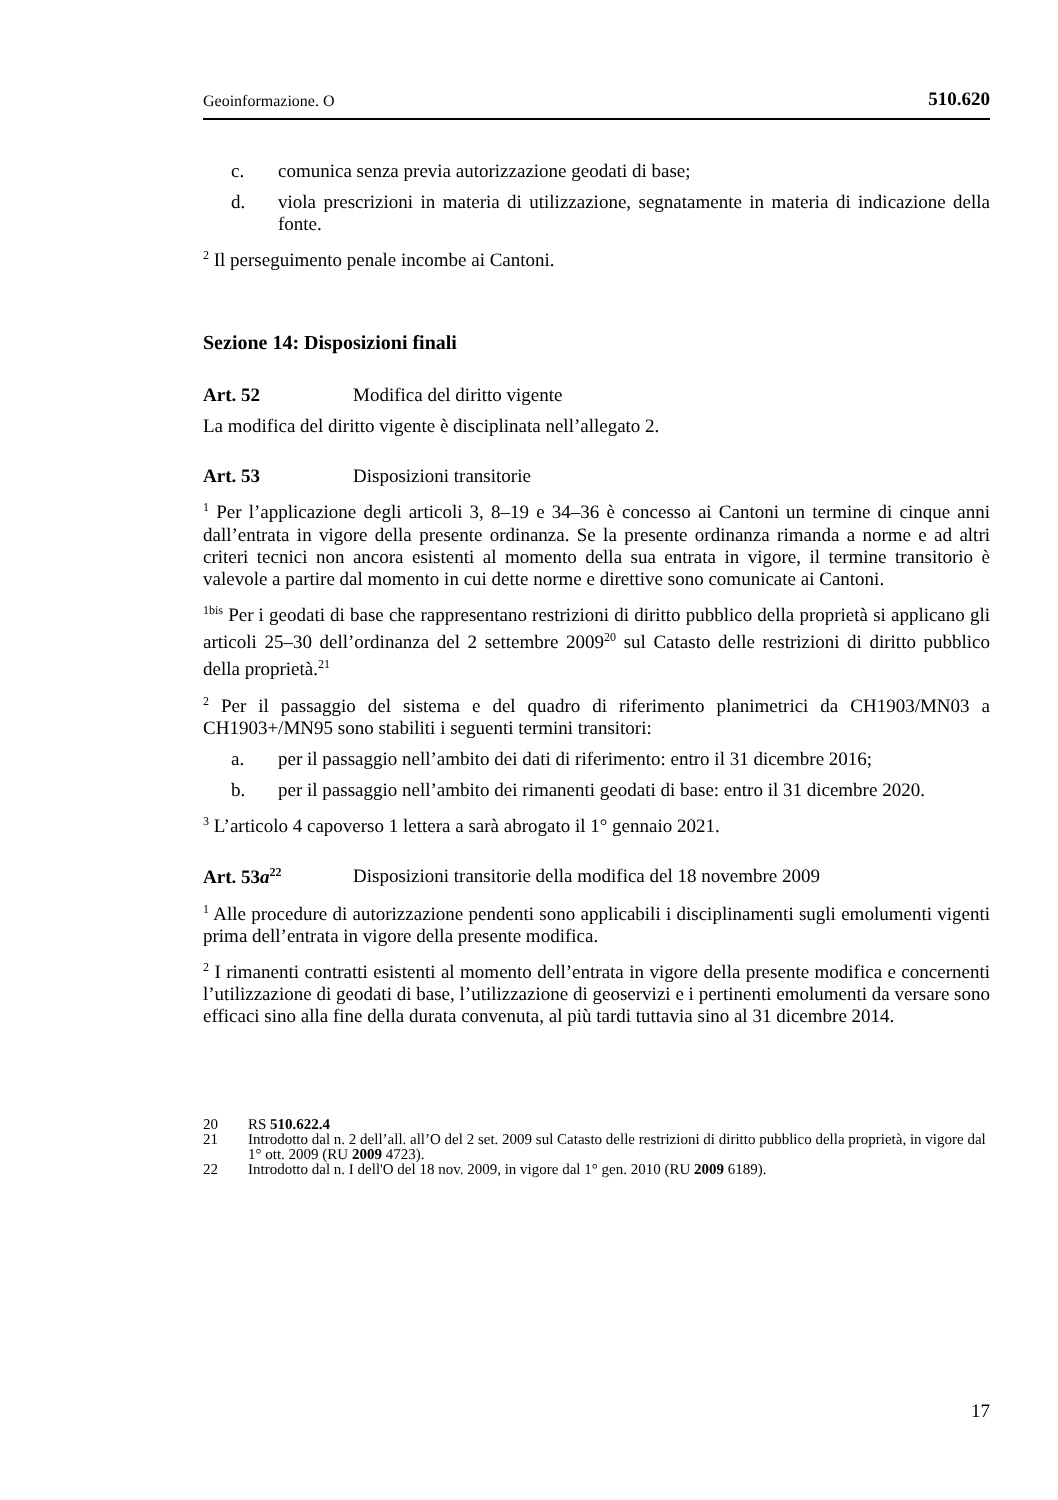Geoinformazione. O 510.620
c. comunica senza previa autorizzazione geodati di base;
d. viola prescrizioni in materia di utilizzazione, segnatamente in materia di indicazione della fonte.
<sup>2</sup> Il perseguimento penale incombe ai Cantoni.
Sezione 14: Disposizioni finali
Art. 52 Modifica del diritto vigente
La modifica del diritto vigente è disciplinata nell’allegato 2.
Art. 53 Disposizioni transitorie
<sup>1</sup> Per l’applicazione degli articoli 3, 8–19 e 34–36 è concesso ai Cantoni un termine di cinque anni dall’entrata in vigore della presente ordinanza. Se la presente ordinanza rimanda a norme e ad altri criteri tecnici non ancora esistenti al momento della sua entrata in vigore, il termine transitorio è valevole a partire dal momento in cui dette norme e direttive sono comunicate ai Cantoni.
<sup>1bis</sup> Per i geodati di base che rappresentano restrizioni di diritto pubblico della proprietà si applicano gli articoli 25–30 dell’ordinanza del 2 settembre 2009<sup>20</sup> sul Catasto delle restrizioni di diritto pubblico della proprietà.<sup>21</sup>
<sup>2</sup> Per il passaggio del sistema e del quadro di riferimento planimetrici da CH1903/MN03 a CH1903+/MN95 sono stabiliti i seguenti termini transitori:
a. per il passaggio nell’ambito dei dati di riferimento: entro il 31 dicembre 2016;
b. per il passaggio nell’ambito dei rimanenti geodati di base: entro il 31 dicembre 2020.
<sup>3</sup> L’articolo 4 capoverso 1 lettera a sarà abrogato il 1° gennaio 2021.
Art. 53a<sup>22</sup> Disposizioni transitorie della modifica del 18 novembre 2009
<sup>1</sup> Alle procedure di autorizzazione pendenti sono applicabili i disciplinamenti sugli emolumenti vigenti prima dell’entrata in vigore della presente modifica.
<sup>2</sup> I rimanenti contratti esistenti al momento dell’entrata in vigore della presente modifica e concernenti l’utilizzazione di geodati di base, l’utilizzazione di geoservizi e i pertinenti emolumenti da versare sono efficaci sino alla fine della durata convenuta, al più tardi tuttavia sino al 31 dicembre 2014.
20 RS 510.622.4
21 Introdotto dal n. 2 dell’all. all’O del 2 set. 2009 sul Catasto delle restrizioni di diritto pubblico della proprietà, in vigore dal 1° ott. 2009 (RU 2009 4723).
22 Introdotto dal n. I dell'O del 18 nov. 2009, in vigore dal 1° gen. 2010 (RU 2009 6189).
17